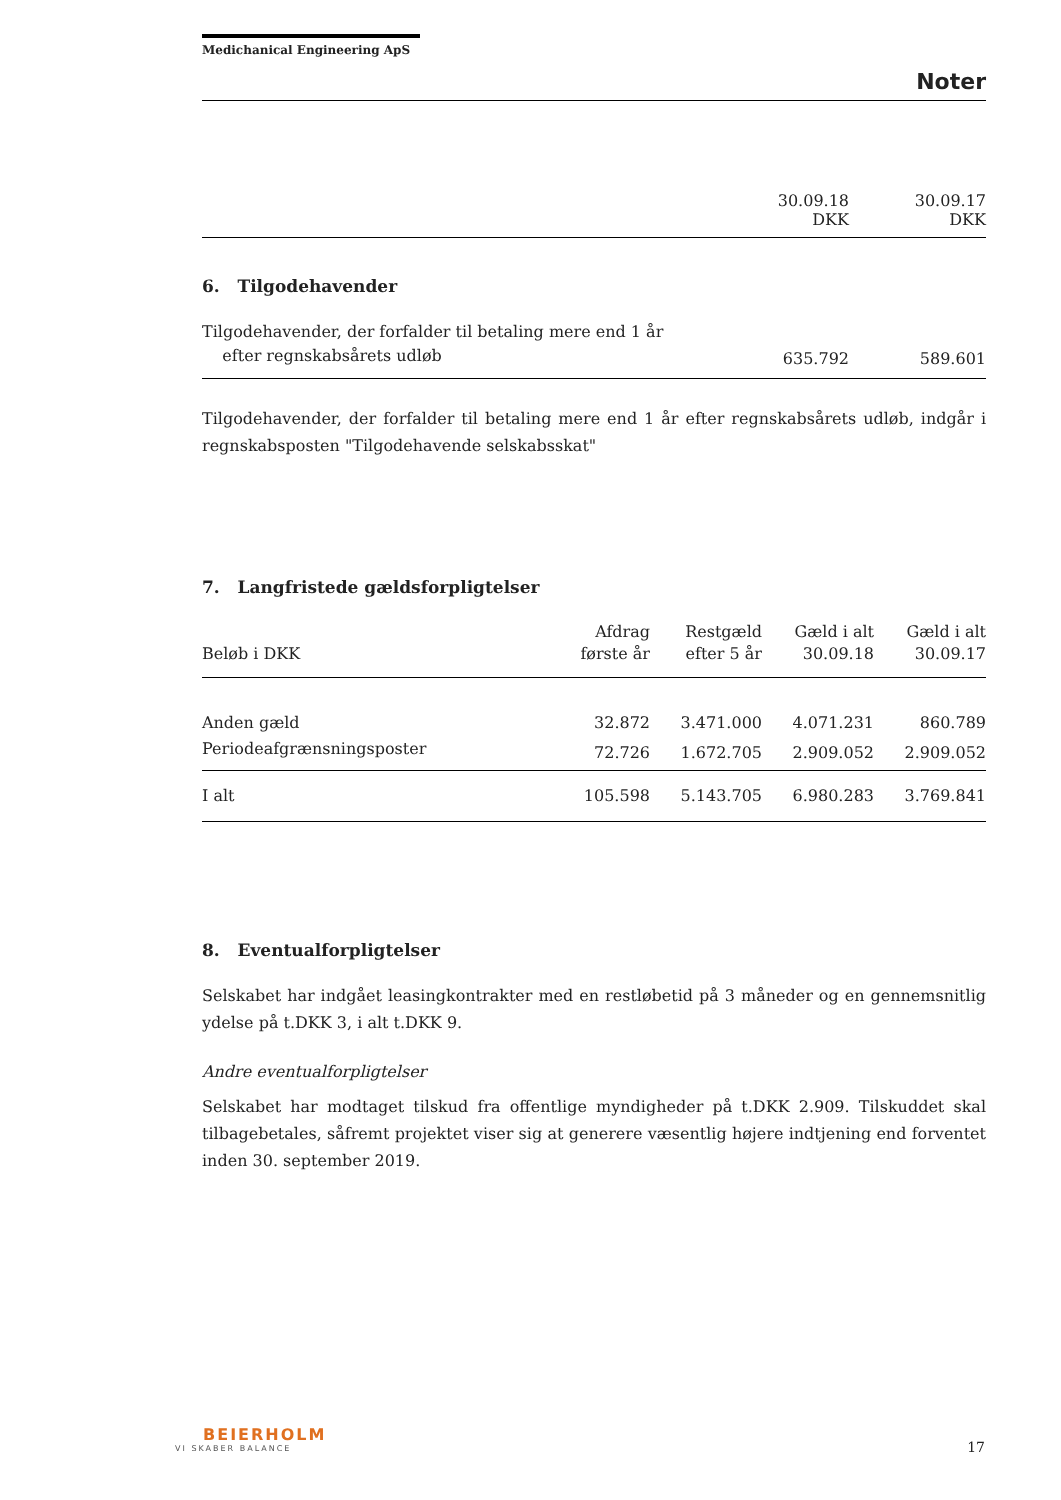Medichanical Engineering ApS
Noter
| | 30.09.18 DKK | 30.09.17 DKK |
6. Tilgodehavender
| Tilgodehavender, der forfalder til betaling mere end 1 år efter regnskabsårets udløb | 635.792 | 589.601 |
Tilgodehavender, der forfalder til betaling mere end 1 år efter regnskabsårets udløb, indgår i regnskabsposten "Tilgodehavende selskabsskat"
7. Langfristede gældsforpligtelser
| Beløb i DKK | Afdrag første år | Restgæld efter 5 år | Gæld i alt 30.09.18 | Gæld i alt 30.09.17 |
| --- | --- | --- | --- | --- |
| Anden gæld | 32.872 | 3.471.000 | 4.071.231 | 860.789 |
| Periodeafgrænsningsposter | 72.726 | 1.672.705 | 2.909.052 | 2.909.052 |
| I alt | 105.598 | 5.143.705 | 6.980.283 | 3.769.841 |
8. Eventualforpligtelser
Selskabet har indgået leasingkontrakter med en restløbetid på 3 måneder og en gennemsnitlig ydelse på t.DKK 3, i alt t.DKK 9.
Andre eventualforpligtelser
Selskabet har modtaget tilskud fra offentlige myndigheder på t.DKK 2.909. Tilskuddet skal tilbagebetales, såfremt projektet viser sig at generere væsentlig højere indtjening end forventet inden 30. september 2019.
BEIERHOLM
VI SKABER BALANCE
17